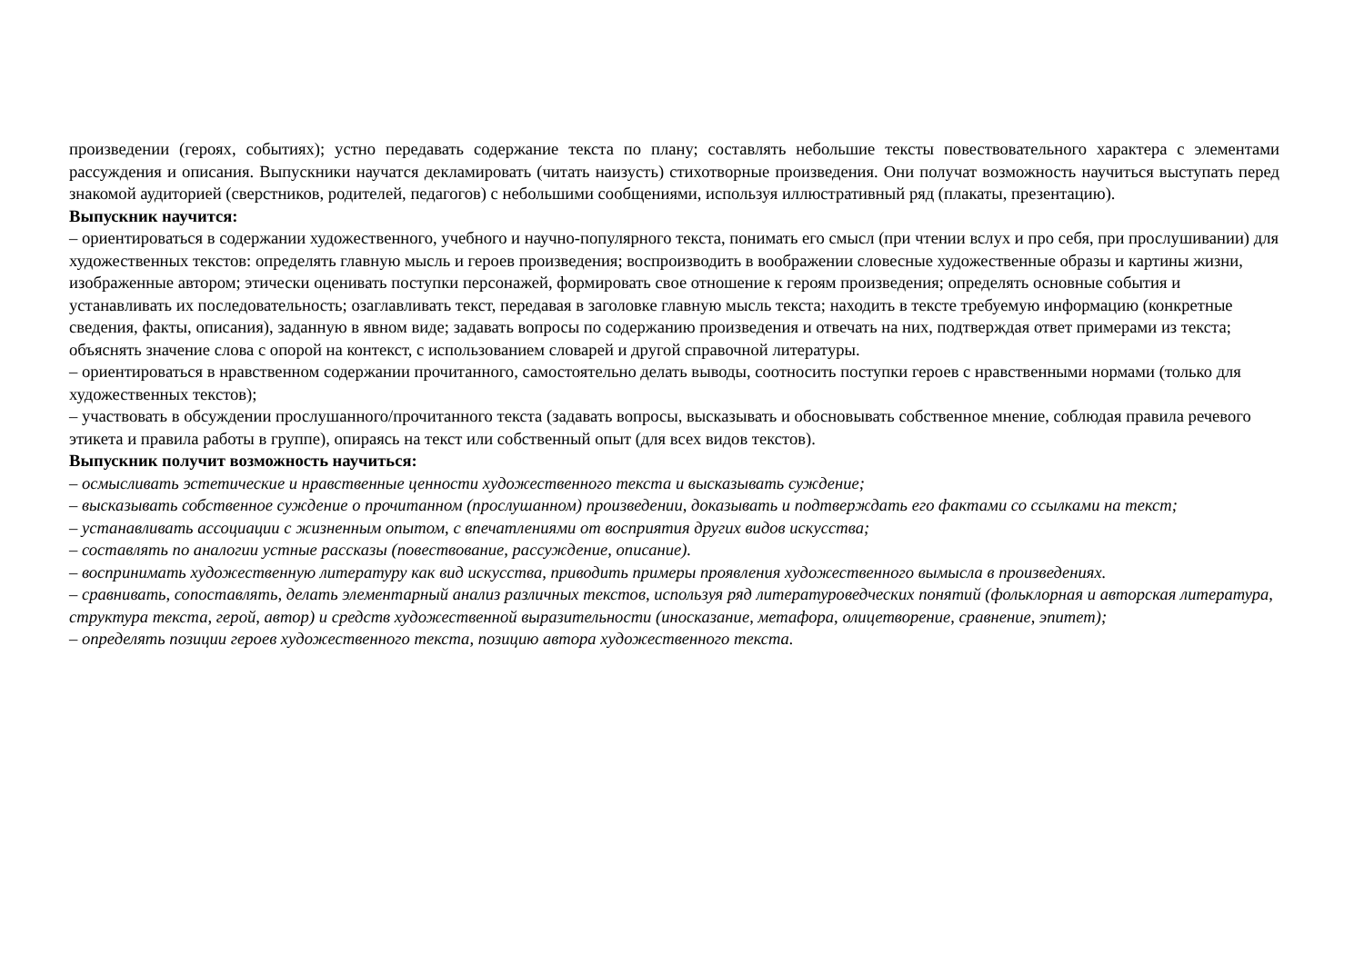произведении (героях, событиях); устно передавать содержание текста по плану; составлять небольшие тексты повествовательного характера с элементами рассуждения и описания. Выпускники научатся декламировать (читать наизусть) стихотворные произведения. Они получат возможность научиться выступать перед знакомой аудиторией (сверстников, родителей, педагогов) с небольшими сообщениями, используя иллюстративный ряд (плакаты, презентацию).
Выпускник научится:
– ориентироваться в содержании художественного, учебного и научно-популярного текста, понимать его смысл (при чтении вслух и про себя, при прослушивании) для художественных текстов: определять главную мысль и героев произведения; воспроизводить в воображении словесные художественные образы и картины жизни, изображенные автором; этически оценивать поступки персонажей, формировать свое отношение к героям произведения; определять основные события и устанавливать их последовательность; озаглавливать текст, передавая в заголовке главную мысль текста; находить в тексте требуемую информацию (конкретные сведения, факты, описания), заданную в явном виде; задавать вопросы по содержанию произведения и отвечать на них, подтверждая ответ примерами из текста; объяснять значение слова с опорой на контекст, с использованием словарей и другой справочной литературы.
– ориентироваться в нравственном содержании прочитанного, самостоятельно делать выводы, соотносить поступки героев с нравственными нормами (только для художественных текстов);
– участвовать в обсуждении прослушанного/прочитанного текста (задавать вопросы, высказывать и обосновывать собственное мнение, соблюдая правила речевого этикета и правила работы в группе), опираясь на текст или собственный опыт (для всех видов текстов).
Выпускник получит возможность научиться:
– осмысливать эстетические и нравственные ценности художественного текста и высказывать суждение;
– высказывать собственное суждение о прочитанном (прослушанном) произведении, доказывать и подтверждать его фактами со ссылками на текст;
– устанавливать ассоциации с жизненным опытом, с впечатлениями от восприятия других видов искусства;
– составлять по аналогии устные рассказы (повествование, рассуждение, описание).
– воспринимать художественную литературу как вид искусства, приводить примеры проявления художественного вымысла в произведениях.
– сравнивать, сопоставлять, делать элементарный анализ различных текстов, используя ряд литературоведческих понятий (фольклорная и авторская литература, структура текста, герой, автор) и средств художественной выразительности (иносказание, метафора, олицетворение, сравнение, эпитет);
– определять позиции героев художественного текста, позицию автора художественного текста.